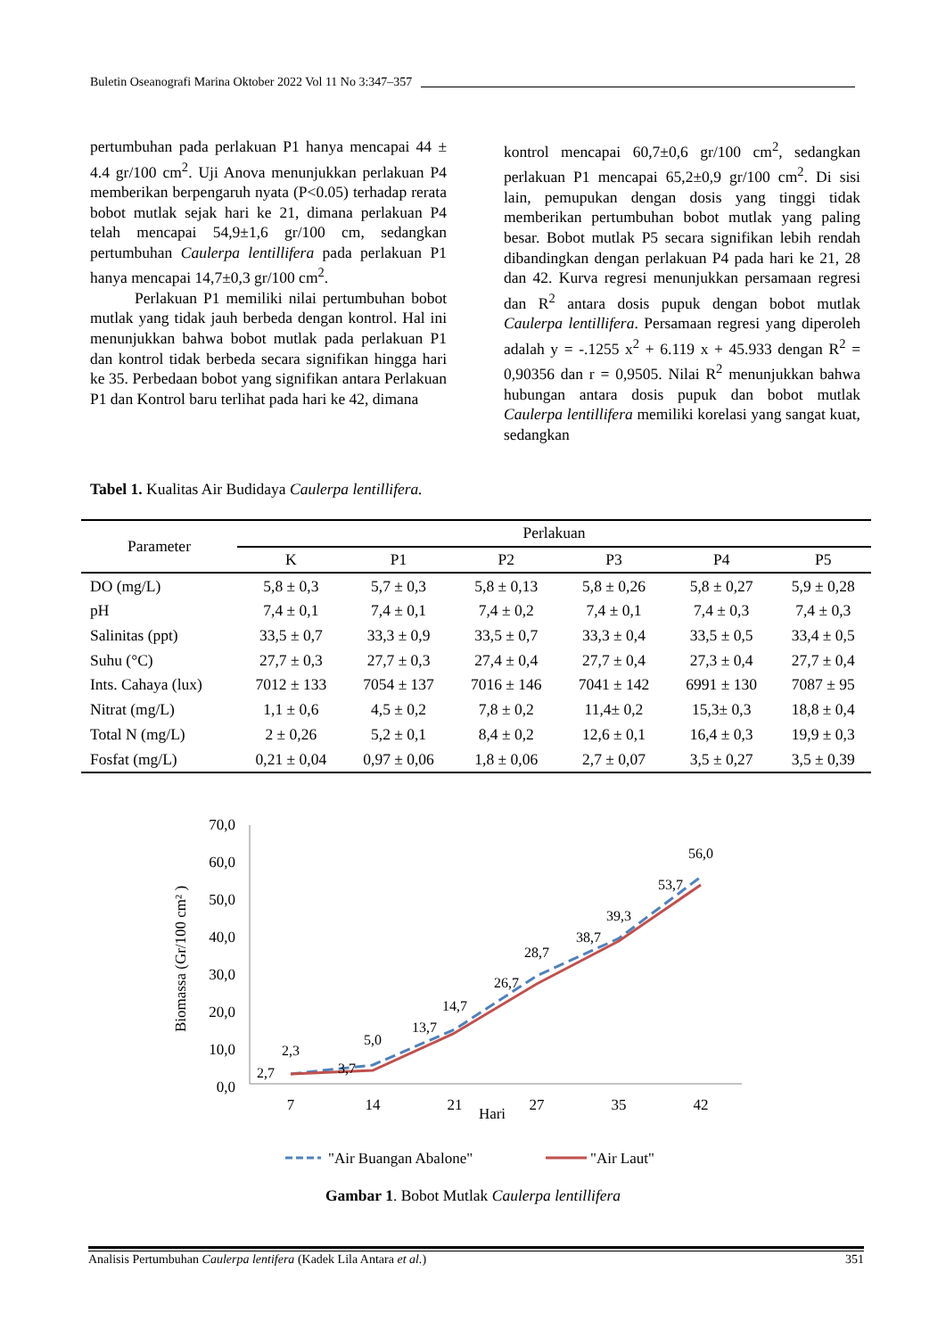Buletin Oseanografi Marina Oktober 2022 Vol 11 No 3:347–357
pertumbuhan pada perlakuan P1 hanya mencapai 44 ± 4.4 gr/100 cm<sup>2</sup>. Uji Anova menunjukkan perlakuan P4 memberikan berpengaruh nyata (P<0.05) terhadap rerata bobot mutlak sejak hari ke 21, dimana perlakuan P4 telah mencapai 54,9±1,6 gr/100 cm, sedangkan pertumbuhan Caulerpa lentillifera pada perlakuan P1 hanya mencapai 14,7±0,3 gr/100 cm<sup>2</sup>.
Perlakuan P1 memiliki nilai pertumbuhan bobot mutlak yang tidak jauh berbeda dengan kontrol. Hal ini menunjukkan bahwa bobot mutlak pada perlakuan P1 dan kontrol tidak berbeda secara signifikan hingga hari ke 35. Perbedaan bobot yang signifikan antara Perlakuan P1 dan Kontrol baru terlihat pada hari ke 42, dimana
kontrol mencapai 60,7±0,6 gr/100 cm<sup>2</sup>, sedangkan perlakuan P1 mencapai 65,2±0,9 gr/100 cm<sup>2</sup>. Di sisi lain, pemupukan dengan dosis yang tinggi tidak memberikan pertumbuhan bobot mutlak yang paling besar. Bobot mutlak P5 secara signifikan lebih rendah dibandingkan dengan perlakuan P4 pada hari ke 21, 28 dan 42. Kurva regresi menunjukkan persamaan regresi dan R<sup>2</sup> antara dosis pupuk dengan bobot mutlak Caulerpa lentillifera. Persamaan regresi yang diperoleh adalah y = -.1255 x<sup>2</sup> + 6.119 x + 45.933 dengan R<sup>2</sup> = 0,90356 dan r = 0,9505. Nilai R<sup>2</sup> menunjukkan bahwa hubungan antara dosis pupuk dan bobot mutlak Caulerpa lentillifera memiliki korelasi yang sangat kuat, sedangkan
Tabel 1. Kualitas Air Budidaya Caulerpa lentillifera.
| Parameter | Perlakuan | | | | | |
| --- | --- | --- | --- | --- | --- | --- |
| | K | P1 | P2 | P3 | P4 | P5 |
| DO (mg/L) | 5,8 ± 0,3 | 5,7 ± 0,3 | 5,8 ± 0,13 | 5,8 ± 0,26 | 5,8 ± 0,27 | 5,9 ± 0,28 |
| pH | 7,4 ± 0,1 | 7,4 ± 0,1 | 7,4 ± 0,2 | 7,4 ± 0,1 | 7,4 ± 0,3 | 7,4 ± 0,3 |
| Salinitas (ppt) | 33,5 ± 0,7 | 33,3 ± 0,9 | 33,5 ± 0,7 | 33,3 ± 0,4 | 33,5 ± 0,5 | 33,4 ± 0,5 |
| Suhu (°C) | 27,7 ± 0,3 | 27,7 ± 0,3 | 27,4 ± 0,4 | 27,7 ± 0,4 | 27,3 ± 0,4 | 27,7 ± 0,4 |
| Ints. Cahaya (lux) | 7012 ± 133 | 7054 ± 137 | 7016 ± 146 | 7041 ± 142 | 6991 ± 130 | 7087 ± 95 |
| Nitrat (mg/L) | 1,1 ± 0,6 | 4,5 ± 0,2 | 7,8 ± 0,2 | 11,4± 0,2 | 15,3± 0,3 | 18,8 ± 0,4 |
| Total N (mg/L) | 2 ± 0,26 | 5,2 ± 0,1 | 8,4 ± 0,2 | 12,6 ± 0,1 | 16,4 ± 0,3 | 19,9 ± 0,3 |
| Fosfat (mg/L) | 0,21 ± 0,04 | 0,97 ± 0,06 | 1,8 ± 0,06 | 2,7 ± 0,07 | 3,5 ± 0,27 | 3,5 ± 0,39 |
70,0
60,0
50,0
40,0
30,0
20,0
10,0
0,0
7
14
21
27
35
42
Hari
Biomassa (Gr/100 cm² )
2,3
2,7
5,0
3,7
14,7
13,7
28,7
26,7
39,3
38,7
56,0
53,7
"Air Buangan Abalone"
"Air Laut"
Gambar 1. Bobot Mutlak Caulerpa lentillifera
Analisis Pertumbuhan Caulerpa lentifera (Kadek Lila Antara et al.) 351